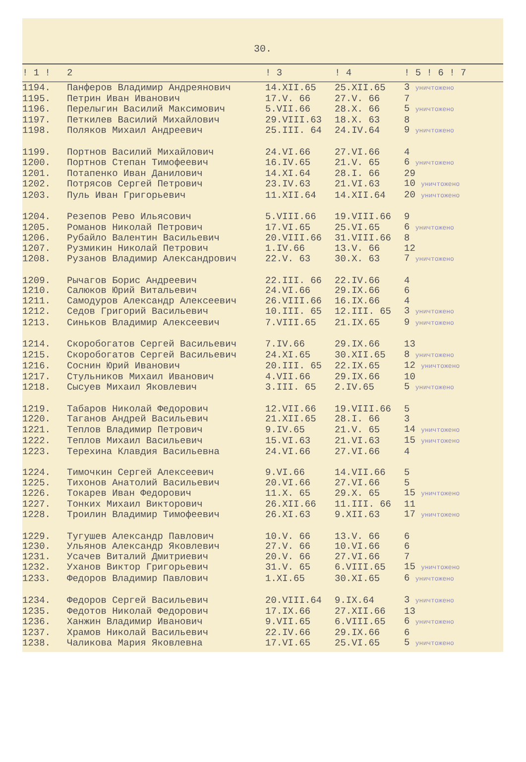30.
| ! 1 ! | 2 | ! 3 | ! 4 | ! 5 ! 6 ! 7 |
| --- | --- | --- | --- | --- |
| 1194. | Панферов Владимир Андреянович | 14.XII.65 | 25.XII.65 | 3 уничтожено |
| 1195. | Петрин Иван Иванович | 17.V. 66 | 27.V. 66 | 7 |
| 1196. | Перелыгин Василий Максимович | 5.VII.66 | 28.X. 66 | 5 уничтожено |
| 1197. | Петкилев Василий Михайлович | 29.VIII.63 | 18.X. 63 | 8 |
| 1198. | Поляков Михаил Андреевич | 25.III. 64 | 24.IV.64 | 9 уничтожено |
| 1199. | Портнов Василий Михайлович | 24.VI.66 | 27.VI.66 | 4 |
| 1200. | Портнов Степан Тимофеевич | 16.IV.65 | 21.V. 65 | 6 уничтожено |
| 1201. | Потапенко Иван Данилович | 14.XI.64 | 28.I. 66 | 29 |
| 1202. | Потрясов Сергей Петрович | 23.IV.63 | 21.VI.63 | 10 уничтожено |
| 1203. | Пуль Иван Григорьевич | 11.XII.64 | 14.XII.64 | 20 уничтожено |
| 1204. | Резепов Рево Ильясович | 5.VIII.66 | 19.VIII.66 | 9 |
| 1205. | Романов Николай Петрович | 17.VI.65 | 25.VI.65 | 6 уничтожено |
| 1206. | Рубайло Валентин Васильевич | 20.VIII.66 | 31.VIII.66 | 8 |
| 1207. | Рузмикин Николай Петрович | 1.IV.66 | 13.V. 66 | 12 |
| 1208. | Рузанов Владимир Александрович | 22.V. 63 | 30.X. 63 | 7 уничтожено |
| 1209. | Рычагов Борис Андреевич | 22.III. 66 | 22.IV.66 | 4 |
| 1210. | Салюков Юрий Витальевич | 24.VI.66 | 29.IX.66 | 6 |
| 1211. | Самодуров Александр Алексеевич | 26.VIII.66 | 16.IX.66 | 4 |
| 1212. | Седов Григорий Васильевич | 10.III. 65 | 12.III. 65 | 3 уничтожено |
| 1213. | Синьков Владимир Алексеевич | 7.VIII.65 | 21.IX.65 | 9 уничтожено |
| 1214. | Скоробогатов Сергей Васильевич | 7.IV.66 | 29.IX.66 | 13 |
| 1215. | Скоробогатов Сергей Васильевич | 24.XI.65 | 30.XII.65 | 8 уничтожено |
| 1216. | Соснин Юрий Иванович | 20.III. 65 | 22.IX.65 | 12 уничтожено |
| 1217. | Стульников Михаил Иванович | 4.VII.66 | 29.IX.66 | 10 |
| 1218. | Сысуев Михаил Яковлевич | 3.III. 65 | 2.IV.65 | 5 уничтожено |
| 1219. | Табаров Николай Федорович | 12.VII.66 | 19.VIII.66 | 5 |
| 1220. | Таганов Андрей Васильевич | 21.XII.65 | 28.I. 66 | 3 |
| 1221. | Теплов Владимир Петрович | 9.IV.65 | 21.V. 65 | 14 уничтожено |
| 1222. | Теплов Михаил Васильевич | 15.VI.63 | 21.VI.63 | 15 уничтожено |
| 1223. | Терехина Клавдия Васильевна | 24.VI.66 | 27.VI.66 | 4 |
| 1224. | Тимочкин Сергей Алексеевич | 9.VI.66 | 14.VII.66 | 5 |
| 1225. | Тихонов Анатолий Васильевич | 20.VI.66 | 27.VI.66 | 5 |
| 1226. | Токарев Иван Федорович | 11.X. 65 | 29.X. 65 | 15 уничтожено |
| 1227. | Тонких Михаил Викторович | 26.XII.66 | 11.III. 66 | 11 |
| 1228. | Троилин Владимир Тимофеевич | 26.XI.63 | 9.XII.63 | 17 уничтожено |
| 1229. | Тугушев Александр Павлович | 10.V. 66 | 13.V. 66 | 6 |
| 1230. | Ульянов Александр Яковлевич | 27.V. 66 | 10.VI.66 | 6 |
| 1231. | Усачев Виталий Дмитриевич | 20.V. 66 | 27.VI.66 | 7 |
| 1232. | Уханов Виктор Григорьевич | 31.V. 65 | 6.VIII.65 | 15 уничтожено |
| 1233. | Федоров Владимир Павлович | 1.XI.65 | 30.XI.65 | 6 уничтожено |
| 1234. | Федоров Сергей Васильевич | 20.VIII.64 | 9.IX.64 | 3 уничтожено |
| 1235. | Федотов Николай Федорович | 17.IX.66 | 27.XII.66 | 13 |
| 1236. | Ханжин Владимир Иванович | 9.VII.65 | 6.VIII.65 | 6 уничтожено |
| 1237. | Храмов Николай Васильевич | 22.IV.66 | 29.IX.66 | 6 |
| 1238. | Чаликова Мария Яковлевна | 17.VI.65 | 25.VI.65 | 5 уничтожено |